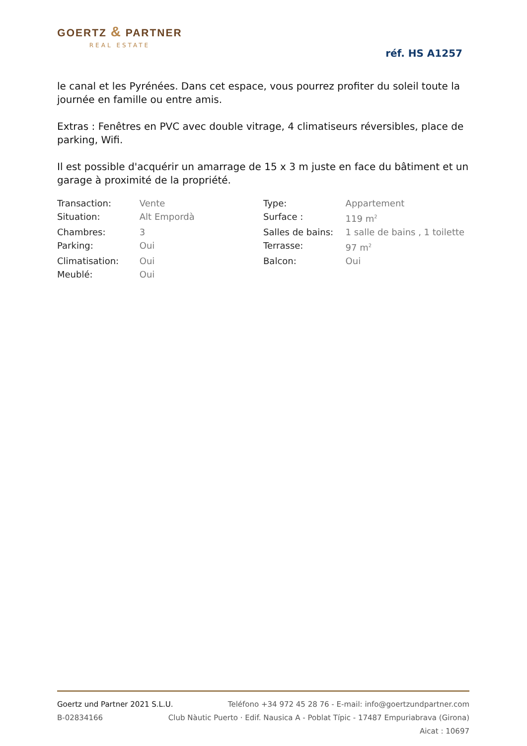GOERTZ & PARTNER
REAL ESTATE
réf. HS A1257
le canal et les Pyrénées. Dans cet espace, vous pourrez profiter du soleil toute la journée en famille ou entre amis.
Extras : Fenêtres en PVC avec double vitrage, 4 climatiseurs réversibles, place de parking, Wifi.
Il est possible d'acquérir un amarrage de 15 x 3 m juste en face du bâtiment et un garage à proximité de la propriété.
| Transaction: | Vente | Type: | Appartement |
| Situation: | Alt Empordà | Surface : | 119 m<sup>2</sup> |
| Chambres: | 3 | Salles de bains: | 1 salle de bains , 1 toilette |
| Parking: | Oui | Terrasse: | 97 m<sup>2</sup> |
| Climatisation: | Oui | Balcon: | Oui |
| Meublé: | Oui | | |
Goertz und Partner 2021 S.L.U. Teléfono +34 972 45 28 76 - E-mail: info@goertzundpartner.com
B-02834166 Club Nàutic Puerto · Edif. Nausica A - Poblat Típic - 17487 Empuriabrava (Girona)
Aicat : 10697